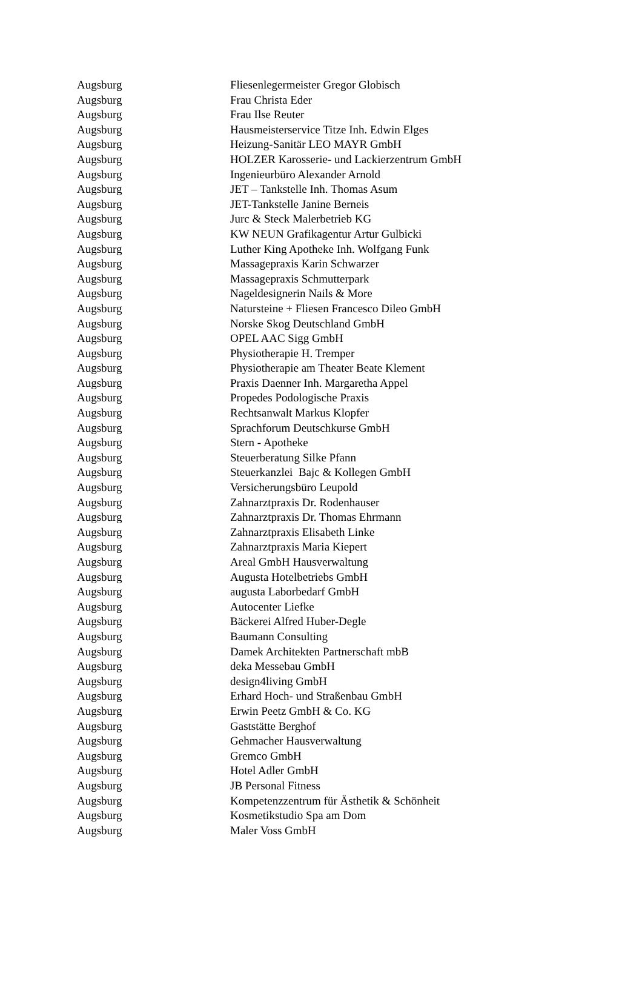| Augsburg | Fliesenlegermeister Gregor Globisch |
| Augsburg | Frau Christa Eder |
| Augsburg | Frau Ilse Reuter |
| Augsburg | Hausmeisterservice Titze Inh. Edwin Elges |
| Augsburg | Heizung-Sanitär LEO MAYR GmbH |
| Augsburg | HOLZER Karosserie- und Lackierzentrum GmbH |
| Augsburg | Ingenieurbüro Alexander Arnold |
| Augsburg | JET – Tankstelle Inh. Thomas Asum |
| Augsburg | JET-Tankstelle Janine Berneis |
| Augsburg | Jurc & Steck Malerbetrieb KG |
| Augsburg | KW NEUN Grafikagentur Artur Gulbicki |
| Augsburg | Luther King Apotheke Inh. Wolfgang Funk |
| Augsburg | Massagepraxis Karin Schwarzer |
| Augsburg | Massagepraxis Schmutterpark |
| Augsburg | Nageldesignerin Nails & More |
| Augsburg | Natursteine + Fliesen Francesco Dileo GmbH |
| Augsburg | Norske Skog Deutschland GmbH |
| Augsburg | OPEL AAC Sigg GmbH |
| Augsburg | Physiotherapie H. Tremper |
| Augsburg | Physiotherapie am Theater Beate Klement |
| Augsburg | Praxis Daenner Inh. Margaretha Appel |
| Augsburg | Propedes Podologische Praxis |
| Augsburg | Rechtsanwalt Markus Klopfer |
| Augsburg | Sprachforum Deutschkurse GmbH |
| Augsburg | Stern - Apotheke |
| Augsburg | Steuerberatung Silke Pfann |
| Augsburg | Steuerkanzlei Bajc & Kollegen GmbH |
| Augsburg | Versicherungsbüro Leupold |
| Augsburg | Zahnarztpraxis Dr. Rodenhauser |
| Augsburg | Zahnarztpraxis Dr. Thomas Ehrmann |
| Augsburg | Zahnarztpraxis Elisabeth Linke |
| Augsburg | Zahnarztpraxis Maria Kiepert |
| Augsburg | Areal GmbH Hausverwaltung |
| Augsburg | Augusta Hotelbetriebs GmbH |
| Augsburg | augusta Laborbedarf GmbH |
| Augsburg | Autocenter Liefke |
| Augsburg | Bäckerei Alfred Huber-Degle |
| Augsburg | Baumann Consulting |
| Augsburg | Damek Architekten Partnerschaft mbB |
| Augsburg | deka Messebau GmbH |
| Augsburg | design4living GmbH |
| Augsburg | Erhard Hoch- und Straßenbau GmbH |
| Augsburg | Erwin Peetz GmbH & Co. KG |
| Augsburg | Gaststätte Berghof |
| Augsburg | Gehmacher Hausverwaltung |
| Augsburg | Gremco GmbH |
| Augsburg | Hotel Adler GmbH |
| Augsburg | JB Personal Fitness |
| Augsburg | Kompetenzzentrum für Ästhetik & Schönheit |
| Augsburg | Kosmetikstudio Spa am Dom |
| Augsburg | Maler Voss GmbH |